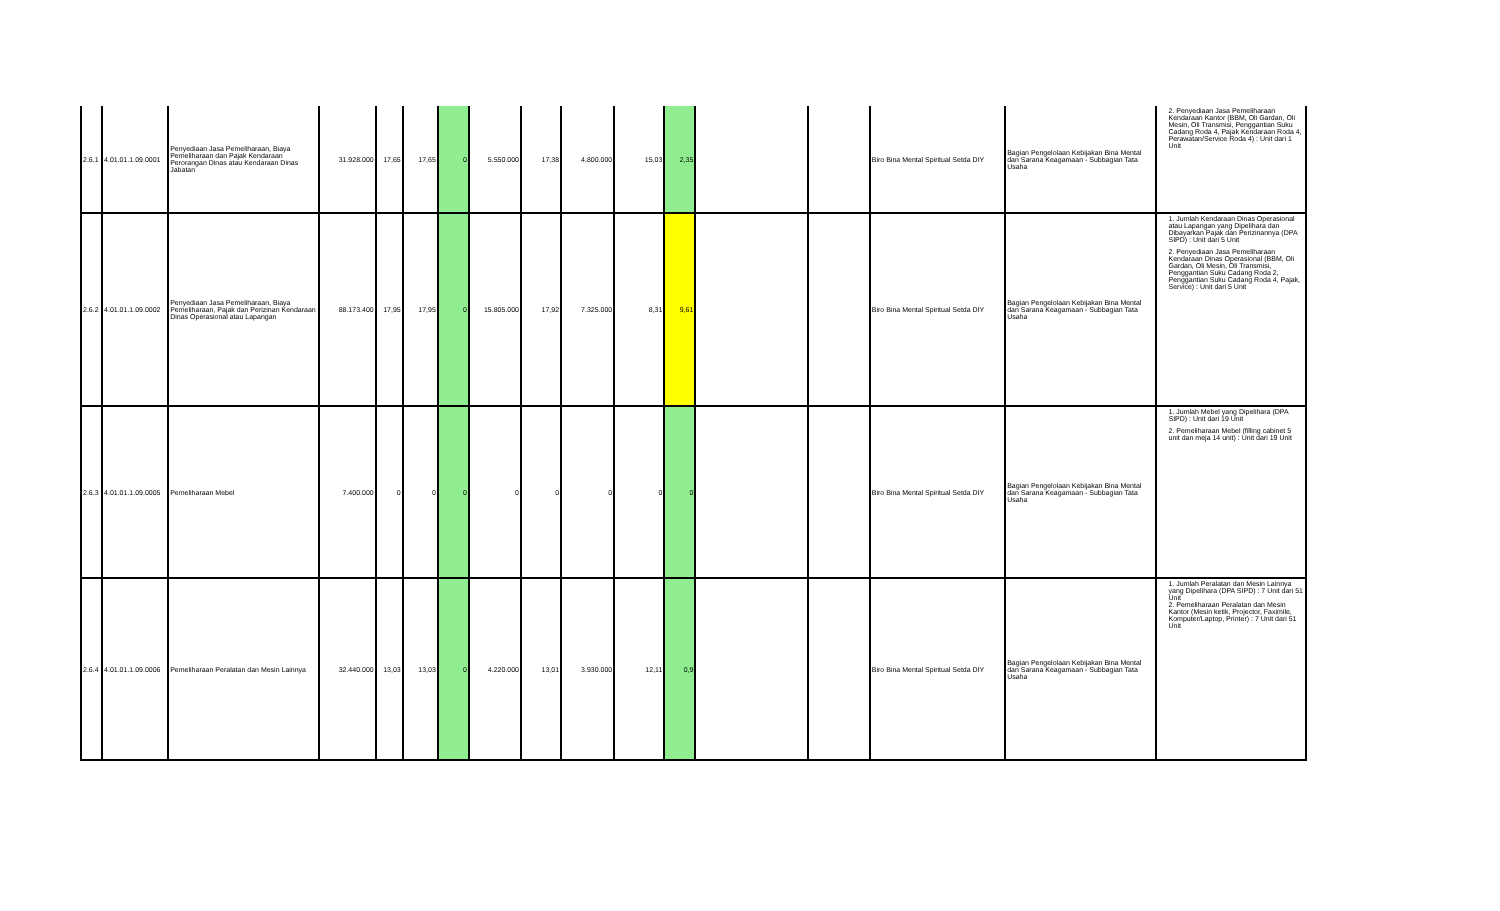| 2.6.1 | 4.01.01.1.09.0001 | Penyediaan Jasa Pemeliharaan, Biaya Pemeliharaan dan Pajak Kendaraan Perorangan Dinas atau Kendaraan Dinas Jabatan | 31.928.000 | 17,65 | 17,65 | 0 | 5.550.000 | 17,38 | 4.800.000 | 15,03 | 2,35 | | | Biro Bina Mental Spiritual Setda DIY | Bagian Pengelolaan Kebijakan Bina Mental dan Sarana Keagamaan - Subbagian Tata Usaha | 2. Penyediaan Jasa Pemeliharaan Kendaraan Kantor (BBM, Oli Gardan, Oli Mesin, Oli Transmisi, Penggantian Suku Cadang Roda 4, Pajak Kendaraan Roda 4, Perawatan/Service Roda 4) : Unit dari 1 Unit |
| 2.6.2 | 4.01.01.1.09.0002 | Penyediaan Jasa Pemeliharaan, Biaya Pemeliharaan, Pajak dan Perizinan Kendaraan Dinas Operasional atau Lapangan | 88.173.400 | 17,95 | 17,95 | 0 | 15.805.000 | 17,92 | 7.325.000 | 8,31 | 9,61 | | | Biro Bina Mental Spiritual Setda DIY | Bagian Pengelolaan Kebijakan Bina Mental dan Sarana Keagamaan - Subbagian Tata Usaha | 1. Jumlah Kendaraan Dinas Operasional atau Lapangan yang Dipelihara dan Dibayarkan Pajak dan Perizinannya (DPA SIPD) : Unit dari 5 Unit 2. Penyediaan Jasa Pemeliharaan Kendaraan Dinas Operasional (BBM, Oli Gardan, Oli Mesin, Oli Transmisi, Penggantian Suku Cadang Roda 2, Penggantian Suku Cadang Roda 4, Pajak, Service) : Unit dari 5 Unit |
| 2.6.3 | 4.01.01.1.09.0005 | Pemeliharaan Mebel | 7.400.000 | 0 | 0 | 0 | 0 | 0 | 0 | 0 | 0 | | | Biro Bina Mental Spiritual Setda DIY | Bagian Pengelolaan Kebijakan Bina Mental dan Sarana Keagamaan - Subbagian Tata Usaha | 1. Jumlah Mebel yang Dipelihara (DPA SIPD) : Unit dari 19 Unit 2. Pemeliharaan Mebel (filling cabinet 5 unit dan meja 14 unit) : Unit dari 19 Unit |
| 2.6.4 | 4.01.01.1.09.0006 | Pemeliharaan Peralatan dan Mesin Lainnya | 32.440.000 | 13,03 | 13,03 | 0 | 4.220.000 | 13,01 | 3.930.000 | 12,11 | 0,9 | | | Biro Bina Mental Spiritual Setda DIY | Bagian Pengelolaan Kebijakan Bina Mental dan Sarana Keagamaan - Subbagian Tata Usaha | 1. Jumlah Peralatan dan Mesin Lainnya yang Dipelihara (DPA SIPD) : 7 Unit dari 51 Unit 2. Pemeliharaan Peralatan dan Mesin Kantor (Mesin ketik, Projector, Faximile, Komputer/Laptop, Printer) : 7 Unit dari 51 Unit |